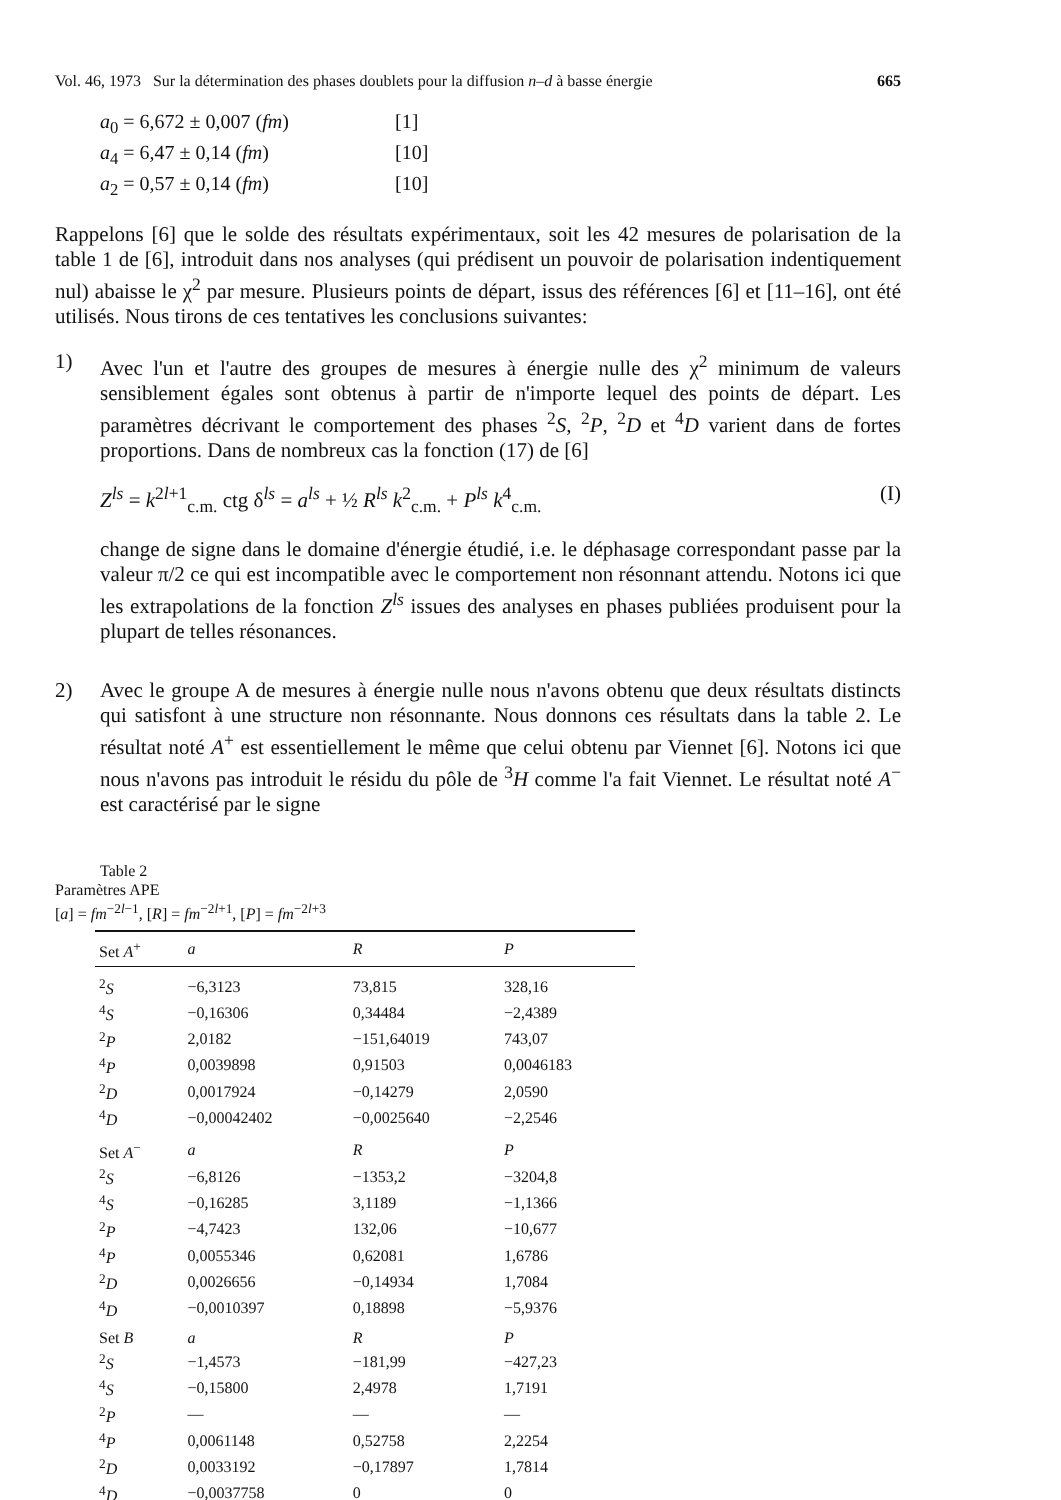Vol. 46, 1973 Sur la détermination des phases doublets pour la diffusion n–d à basse énergie 665
a<sub>0</sub> = 6,672 ± 0,007 (fm) [1]
a<sub>4</sub> = 6,47 ± 0,14 (fm) [10]
a<sub>2</sub> = 0,57 ± 0,14 (fm) [10]
Rappelons [6] que le solde des résultats expérimentaux, soit les 42 mesures de polarisation de la table 1 de [6], introduit dans nos analyses (qui prédisent un pouvoir de polarisation indentiquement nul) abaisse le χ<sup>2</sup> par mesure. Plusieurs points de départ, issus des références [6] et [11–16], ont été utilisés. Nous tirons de ces tentatives les conclusions suivantes:
1) Avec l'un et l'autre des groupes de mesures à énergie nulle des χ<sup>2</sup> minimum de valeurs sensiblement égales sont obtenus à partir de n'importe lequel des points de départ. Les paramètres décrivant le comportement des phases <sup>2</sup>S, <sup>2</sup>P, <sup>2</sup>D et <sup>4</sup>D varient dans de fortes proportions. Dans de nombreux cas la fonction (17) de [6]
Z<sup>ls</sup> = k<sup>2l+1</sup><sub>c.m.</sub> ctg δ<sup>ls</sup> = a<sup>ls</sup> + ½ R<sup>ls</sup> k<sup>2</sup><sub>c.m.</sub> + P<sup>ls</sup> k<sup>4</sup><sub>c.m.</sub> (I)
change de signe dans le domaine d'énergie étudié, i.e. le déphasage correspondant passe par la valeur π/2 ce qui est incompatible avec le comportement non résonnant attendu. Notons ici que les extrapolations de la fonction Z<sup>ls</sup> issues des analyses en phases publiées produisent pour la plupart de telles résonances.
2) Avec le groupe A de mesures à énergie nulle nous n'avons obtenu que deux résultats distincts qui satisfont à une structure non résonnante. Nous donnons ces résultats dans la table 2. Le résultat noté A<sup>+</sup> est essentiellement le même que celui obtenu par Viennet [6]. Notons ici que nous n'avons pas introduit le résidu du pôle de <sup>3</sup>H comme l'a fait Viennet. Le résultat noté A<sup>−</sup> est caractérisé par le signe
Table 2
Paramètres APE
[a] = fm<sup>−2l−1</sup>, [R] = fm<sup>−2l+1</sup>, [P] = fm<sup>−2l+3</sup>
| Set A<sup>+</sup> | a | R | P |
| --- | --- | --- | --- |
| <sup>2</sup> S | −6,3123 | 73,815 | 328,16 |
| <sup>4</sup> S | −0,16306 | 0,34484 | −2,4389 |
| <sup>2</sup> P | 2,0182 | −151,64019 | 743,07 |
| <sup>4</sup> P | 0,0039898 | 0,91503 | 0,0046183 |
| <sup>2</sup> D | 0,0017924 | −0,14279 | 2,0590 |
| <sup>4</sup> D | −0,00042402 | −0,0025640 | −2,2546 |
| Set A<sup>−</sup> | a | R | P |
| <sup>2</sup> S | −6,8126 | −1353,2 | −3204,8 |
| <sup>4</sup> S | −0,16285 | 3,1189 | −1,1366 |
| <sup>2</sup> P | −4,7423 | 132,06 | −10,677 |
| <sup>4</sup> P | 0,0055346 | 0,62081 | 1,6786 |
| <sup>2</sup> D | 0,0026656 | −0,14934 | 1,7084 |
| <sup>4</sup> D | −0,0010397 | 0,18898 | −5,9376 |
| Set B | a | R | P |
| <sup>2</sup> S | −1,4573 | −181,99 | −427,23 |
| <sup>4</sup> S | −0,15800 | 2,4978 | 1,7191 |
| <sup>2</sup> P | — | — | — |
| <sup>4</sup> P | 0,0061148 | 0,52758 | 2,2254 |
| <sup>2</sup> D | 0,0033192 | −0,17897 | 1,7814 |
| <sup>4</sup> D | −0,0037758 | 0 | 0 |